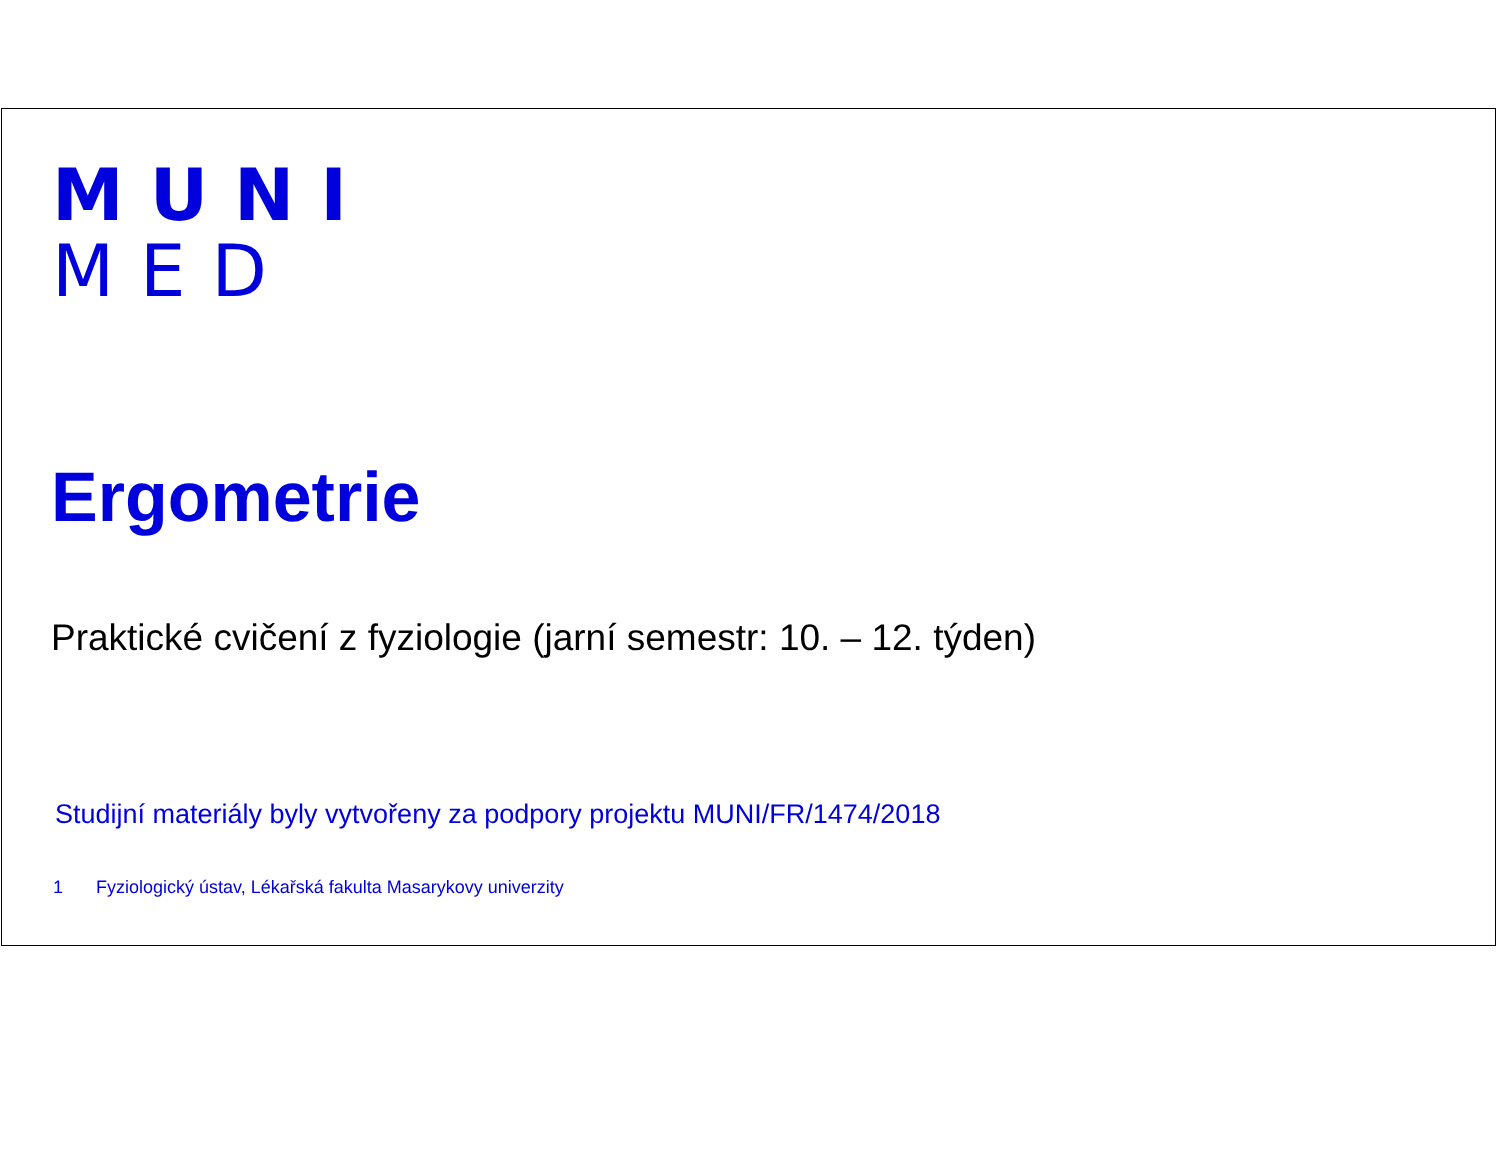MUNI
MED
Ergometrie
Praktické cvičení z fyziologie (jarní semestr: 10. – 12. týden)
Studijní materiály byly vytvořeny za podpory projektu MUNI/FR/1474/2018
1 Fyziologický ústav, Lékařská fakulta Masarykovy univerzity